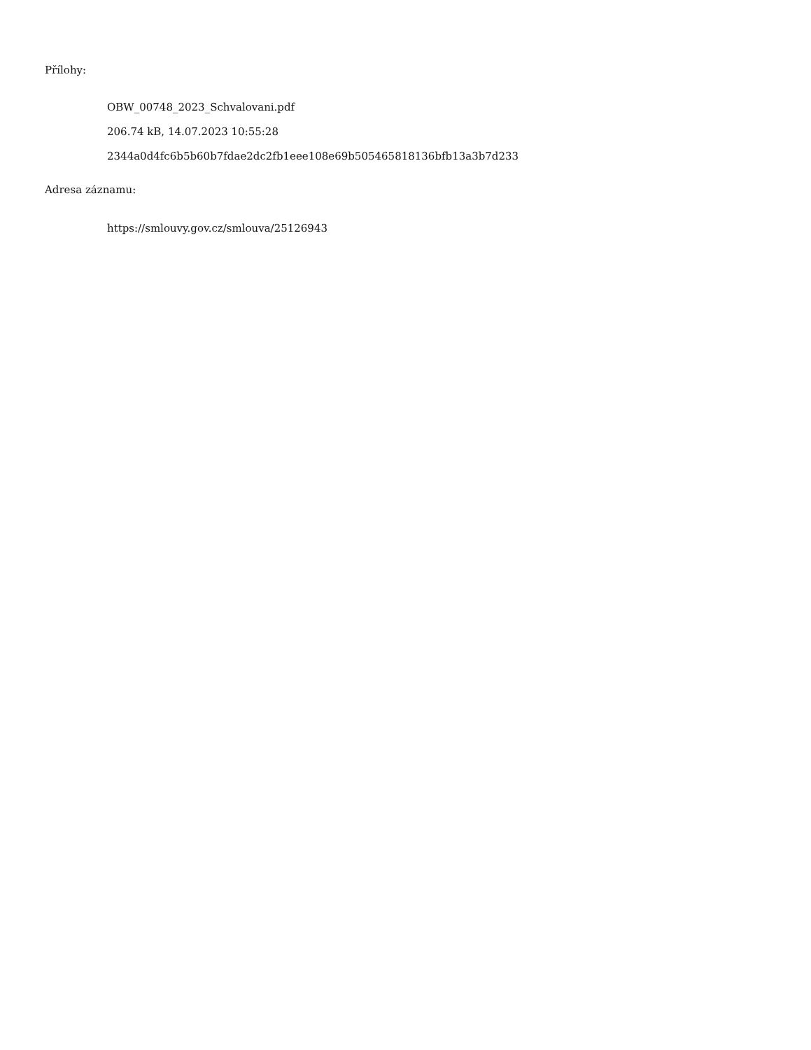Přílohy:
OBW_00748_2023_Schvalovani.pdf
206.74 kB, 14.07.2023 10:55:28
2344a0d4fc6b5b60b7fdae2dc2fb1eee108e69b505465818136bfb13a3b7d233
Adresa záznamu:
https://smlouvy.gov.cz/smlouva/25126943